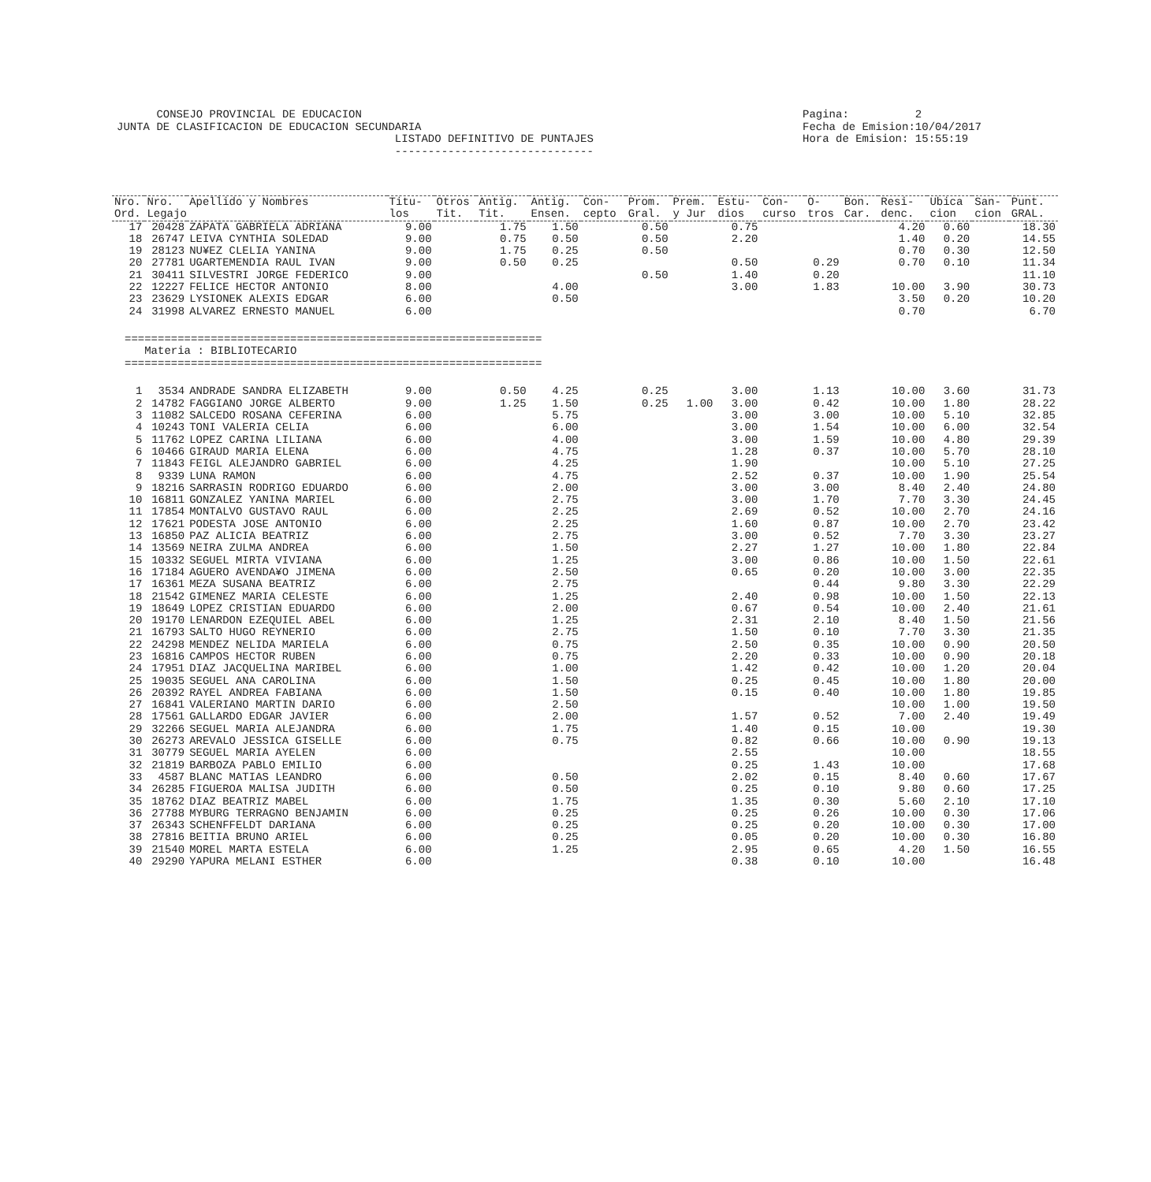CONSEJO PROVINCIAL DE EDUCACION JUNTA DE CLASIFICACION DE EDUCACION SECUNDARIA LISTADO DEFINITIVO DE PUNTAJES ------------------------------
Pagina: 2 Fecha de Emision:10/04/2017 Hora de Emision: 15:55:19
| Nro. Ord. | Nro. Legajo | Apellido y Nombres | Titu- los | Otros Tit. | Antig. Tit. | Antig. Ensen. | Con- cepto | Prom. Gral. | Prem. y Jur | Estu- dios | Con- curso | O- tros | Bon. Car. | Resi- denc. | Ubica cion | San- cion | Punt. GRAL. |
| --- | --- | --- | --- | --- | --- | --- | --- | --- | --- | --- | --- | --- | --- | --- | --- | --- | --- |
| 17 | 20428 | ZAPATA GABRIELA ADRIANA | 9.00 | | 1.75 | 1.50 | | 0.50 | | 0.75 | | | | 4.20 | 0.60 | | 18.30 |
| 18 | 26747 | LEIVA CYNTHIA SOLEDAD | 9.00 | | 0.75 | 0.50 | | 0.50 | | 2.20 | | | | 1.40 | 0.20 | | 14.55 |
| 19 | 28123 | NU¥EZ CLELIA YANINA | 9.00 | | 1.75 | 0.25 | | 0.50 | | | | | | 0.70 | 0.30 | | 12.50 |
| 20 | 27781 | UGARTEMENDIA RAUL IVAN | 9.00 | | 0.50 | 0.25 | | | | 0.50 | | 0.29 | | 0.70 | 0.10 | | 11.34 |
| 21 | 30411 | SILVESTRI JORGE FEDERICO | 9.00 | | | | | 0.50 | | 1.40 | | 0.20 | | | | | 11.10 |
| 22 | 12227 | FELICE HECTOR ANTONIO | 8.00 | | | 4.00 | | | | 3.00 | | 1.83 | | 10.00 | 3.90 | | 30.73 |
| 23 | 23629 | LYSIONEK ALEXIS EDGAR | 6.00 | | | 0.50 | | | | | | | | 3.50 | 0.20 | | 10.20 |
| 24 | 31998 | ALVAREZ ERNESTO MANUEL | 6.00 | | | | | | | | | | | 0.70 | | | 6.70 |
=============================================================== Materia : BIBLIOTECARIO ===============================================================
| 1 | 3534 | ANDRADE SANDRA ELIZABETH | 9.00 | | 0.50 | 4.25 | | 0.25 | | 3.00 | | 1.13 | | 10.00 | 3.60 | | 31.73 |
| 2 | 14782 | FAGGIANO JORGE ALBERTO | 9.00 | | 1.25 | 1.50 | | 0.25 | 1.00 | 3.00 | | 0.42 | | 10.00 | 1.80 | | 28.22 |
| 3 | 11082 | SALCEDO ROSANA CEFERINA | 6.00 | | | 5.75 | | | | 3.00 | | 3.00 | | 10.00 | 5.10 | | 32.85 |
| 4 | 10243 | TONI VALERIA CELIA | 6.00 | | | 6.00 | | | | 3.00 | | 1.54 | | 10.00 | 6.00 | | 32.54 |
| 5 | 11762 | LOPEZ CARINA LILIANA | 6.00 | | | 4.00 | | | | 3.00 | | 1.59 | | 10.00 | 4.80 | | 29.39 |
| 6 | 10466 | GIRAUD MARIA ELENA | 6.00 | | | 4.75 | | | | 1.28 | | 0.37 | | 10.00 | 5.70 | | 28.10 |
| 7 | 11843 | FEIGL ALEJANDRO GABRIEL | 6.00 | | | 4.25 | | | | 1.90 | | | | 10.00 | 5.10 | | 27.25 |
| 8 | 9339 | LUNA RAMON | 6.00 | | | 4.75 | | | | 2.52 | | 0.37 | | 10.00 | 1.90 | | 25.54 |
| 9 | 18216 | SARRASIN RODRIGO EDUARDO | 6.00 | | | 2.00 | | | | 3.00 | | 3.00 | | 8.40 | 2.40 | | 24.80 |
| 10 | 16811 | GONZALEZ YANINA MARIEL | 6.00 | | | 2.75 | | | | 3.00 | | 1.70 | | 7.70 | 3.30 | | 24.45 |
| 11 | 17854 | MONTALVO GUSTAVO RAUL | 6.00 | | | 2.25 | | | | 2.69 | | 0.52 | | 10.00 | 2.70 | | 24.16 |
| 12 | 17621 | PODESTA JOSE ANTONIO | 6.00 | | | 2.25 | | | | 1.60 | | 0.87 | | 10.00 | 2.70 | | 23.42 |
| 13 | 16850 | PAZ ALICIA BEATRIZ | 6.00 | | | 2.75 | | | | 3.00 | | 0.52 | | 7.70 | 3.30 | | 23.27 |
| 14 | 13569 | NEIRA ZULMA ANDREA | 6.00 | | | 1.50 | | | | 2.27 | | 1.27 | | 10.00 | 1.80 | | 22.84 |
| 15 | 10332 | SEGUEL MIRTA VIVIANA | 6.00 | | | 1.25 | | | | 3.00 | | 0.86 | | 10.00 | 1.50 | | 22.61 |
| 16 | 17184 | AGUERO AVENDA¥O JIMENA | 6.00 | | | 2.50 | | | | 0.65 | | 0.20 | | 10.00 | 3.00 | | 22.35 |
| 17 | 16361 | MEZA SUSANA BEATRIZ | 6.00 | | | 2.75 | | | | | | 0.44 | | 9.80 | 3.30 | | 22.29 |
| 18 | 21542 | GIMENEZ MARIA CELESTE | 6.00 | | | 1.25 | | | | 2.40 | | 0.98 | | 10.00 | 1.50 | | 22.13 |
| 19 | 18649 | LOPEZ CRISTIAN EDUARDO | 6.00 | | | 2.00 | | | | 0.67 | | 0.54 | | 10.00 | 2.40 | | 21.61 |
| 20 | 19170 | LENARDON EZEQUIEL ABEL | 6.00 | | | 1.25 | | | | 2.31 | | 2.10 | | 8.40 | 1.50 | | 21.56 |
| 21 | 16793 | SALTO HUGO REYNERIO | 6.00 | | | 2.75 | | | | 1.50 | | 0.10 | | 7.70 | 3.30 | | 21.35 |
| 22 | 24298 | MENDEZ NELIDA MARIELA | 6.00 | | | 0.75 | | | | 2.50 | | 0.35 | | 10.00 | 0.90 | | 20.50 |
| 23 | 16816 | CAMPOS HECTOR RUBEN | 6.00 | | | 0.75 | | | | 2.20 | | 0.33 | | 10.00 | 0.90 | | 20.18 |
| 24 | 17951 | DIAZ JACQUELINA MARIBEL | 6.00 | | | 1.00 | | | | 1.42 | | 0.42 | | 10.00 | 1.20 | | 20.04 |
| 25 | 19035 | SEGUEL ANA CAROLINA | 6.00 | | | 1.50 | | | | 0.25 | | 0.45 | | 10.00 | 1.80 | | 20.00 |
| 26 | 20392 | RAYEL ANDREA FABIANA | 6.00 | | | 1.50 | | | | 0.15 | | 0.40 | | 10.00 | 1.80 | | 19.85 |
| 27 | 16841 | VALERIANO MARTIN DARIO | 6.00 | | | 2.50 | | | | | | | | 10.00 | 1.00 | | 19.50 |
| 28 | 17561 | GALLARDO EDGAR JAVIER | 6.00 | | | 2.00 | | | | 1.57 | | 0.52 | | 7.00 | 2.40 | | 19.49 |
| 29 | 32266 | SEGUEL MARIA ALEJANDRA | 6.00 | | | 1.75 | | | | 1.40 | | 0.15 | | 10.00 | | | 19.30 |
| 30 | 26273 | AREVALO JESSICA GISELLE | 6.00 | | | 0.75 | | | | 0.82 | | 0.66 | | 10.00 | 0.90 | | 19.13 |
| 31 | 30779 | SEGUEL MARIA AYELEN | 6.00 | | | | | | | 2.55 | | | | 10.00 | | | 18.55 |
| 32 | 21819 | BARBOZA PABLO EMILIO | 6.00 | | | | | | | 0.25 | | 1.43 | | 10.00 | | | 17.68 |
| 33 | 4587 | BLANC MATIAS LEANDRO | 6.00 | | | 0.50 | | | | 2.02 | | 0.15 | | 8.40 | 0.60 | | 17.67 |
| 34 | 26285 | FIGUEROA MALISA JUDITH | 6.00 | | | 0.50 | | | | 0.25 | | 0.10 | | 9.80 | 0.60 | | 17.25 |
| 35 | 18762 | DIAZ BEATRIZ MABEL | 6.00 | | | 1.75 | | | | 1.35 | | 0.30 | | 5.60 | 2.10 | | 17.10 |
| 36 | 27788 | MYBURG TERRAGNO BENJAMIN | 6.00 | | | 0.25 | | | | 0.25 | | 0.26 | | 10.00 | 0.30 | | 17.06 |
| 37 | 26343 | SCHENFFELDT DARIANA | 6.00 | | | 0.25 | | | | 0.25 | | 0.20 | | 10.00 | 0.30 | | 17.00 |
| 38 | 27816 | BEITIA BRUNO ARIEL | 6.00 | | | 0.25 | | | | 0.05 | | 0.20 | | 10.00 | 0.30 | | 16.80 |
| 39 | 21540 | MOREL MARTA ESTELA | 6.00 | | | 1.25 | | | | 2.95 | | 0.65 | | 4.20 | 1.50 | | 16.55 |
| 40 | 29290 | YAPURA MELANI ESTHER | 6.00 | | | | | | | 0.38 | | 0.10 | | 10.00 | | | 16.48 |